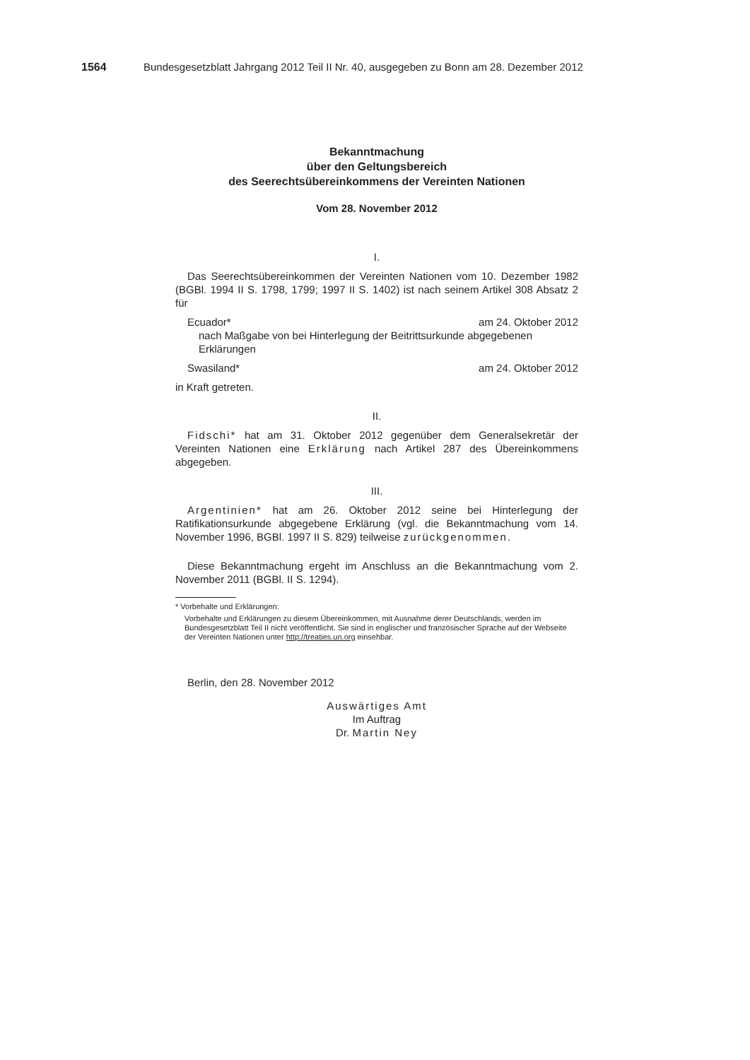1564 Bundesgesetzblatt Jahrgang 2012 Teil II Nr. 40, ausgegeben zu Bonn am 28. Dezember 2012
Bekanntmachung
über den Geltungsbereich
des Seerechtsübereinkommens der Vereinten Nationen
Vom 28. November 2012
I.
Das Seerechtsübereinkommen der Vereinten Nationen vom 10. Dezember 1982 (BGBl. 1994 II S. 1798, 1799; 1997 II S. 1402) ist nach seinem Artikel 308 Absatz 2 für
Ecuador* am 24. Oktober 2012
nach Maßgabe von bei Hinterlegung der Beitrittsurkunde abgegebenen Erklärungen
Swasiland* am 24. Oktober 2012
in Kraft getreten.
II.
Fidschi* hat am 31. Oktober 2012 gegenüber dem Generalsekretär der Vereinten Nationen eine Erklärung nach Artikel 287 des Übereinkommens abgegeben.
III.
Argentinien* hat am 26. Oktober 2012 seine bei Hinterlegung der Ratifikationsurkunde abgegebene Erklärung (vgl. die Bekanntmachung vom 14. November 1996, BGBl. 1997 II S. 829) teilweise zurückgenommen.
Diese Bekanntmachung ergeht im Anschluss an die Bekanntmachung vom 2. November 2011 (BGBl. II S. 1294).
* Vorbehalte und Erklärungen:
Vorbehalte und Erklärungen zu diesem Übereinkommen, mit Ausnahme derer Deutschlands, werden im Bundesgesetzblatt Teil II nicht veröffentlicht. Sie sind in englischer und französischer Sprache auf der Webseite der Vereinten Nationen unter http://treaties.un.org einsehbar.
Berlin, den 28. November 2012
Auswärtiges Amt
Im Auftrag
Dr. Martin Ney